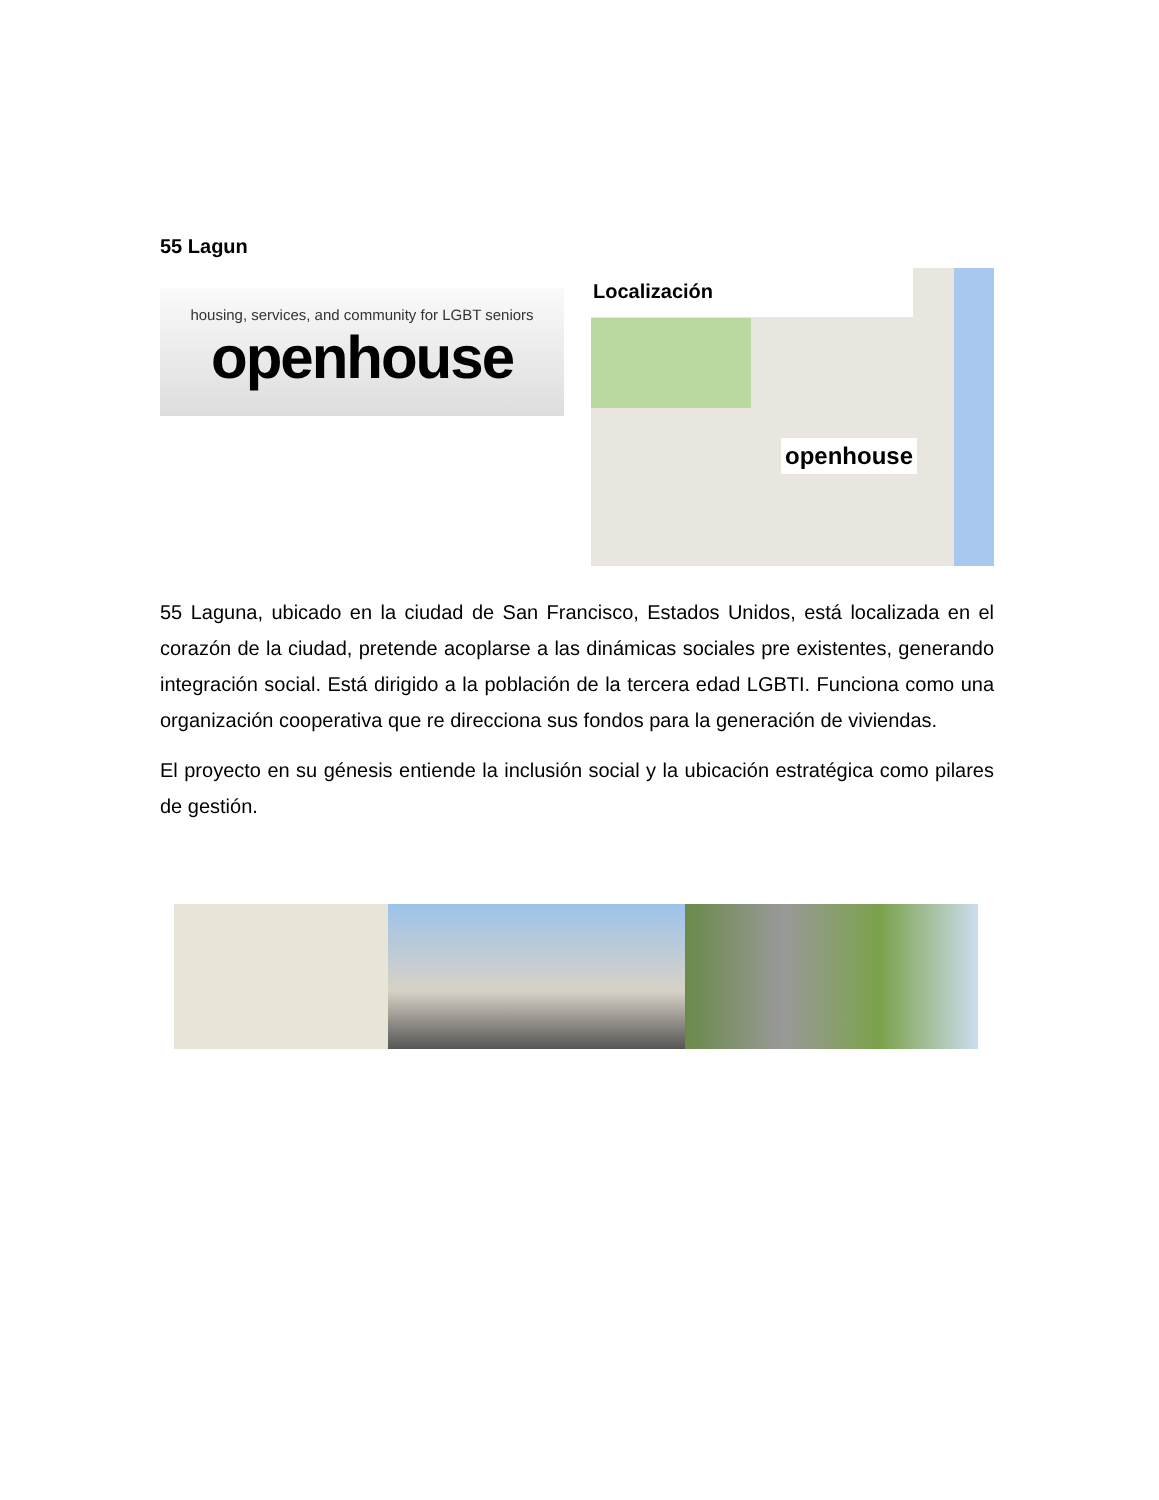55 Lagun
housing, services, and community for LGBT seniors
openhouse
Localización
openhouse
55 Laguna, ubicado en la ciudad de San Francisco, Estados Unidos, está localizada en el corazón de la ciudad, pretende acoplarse a las dinámicas sociales pre existentes, generando integración social. Está dirigido a la población de la tercera edad LGBTI. Funciona como una organización cooperativa que re direcciona sus fondos para la generación de viviendas.
El proyecto en su génesis entiende la inclusión social y la ubicación estratégica como pilares de gestión.